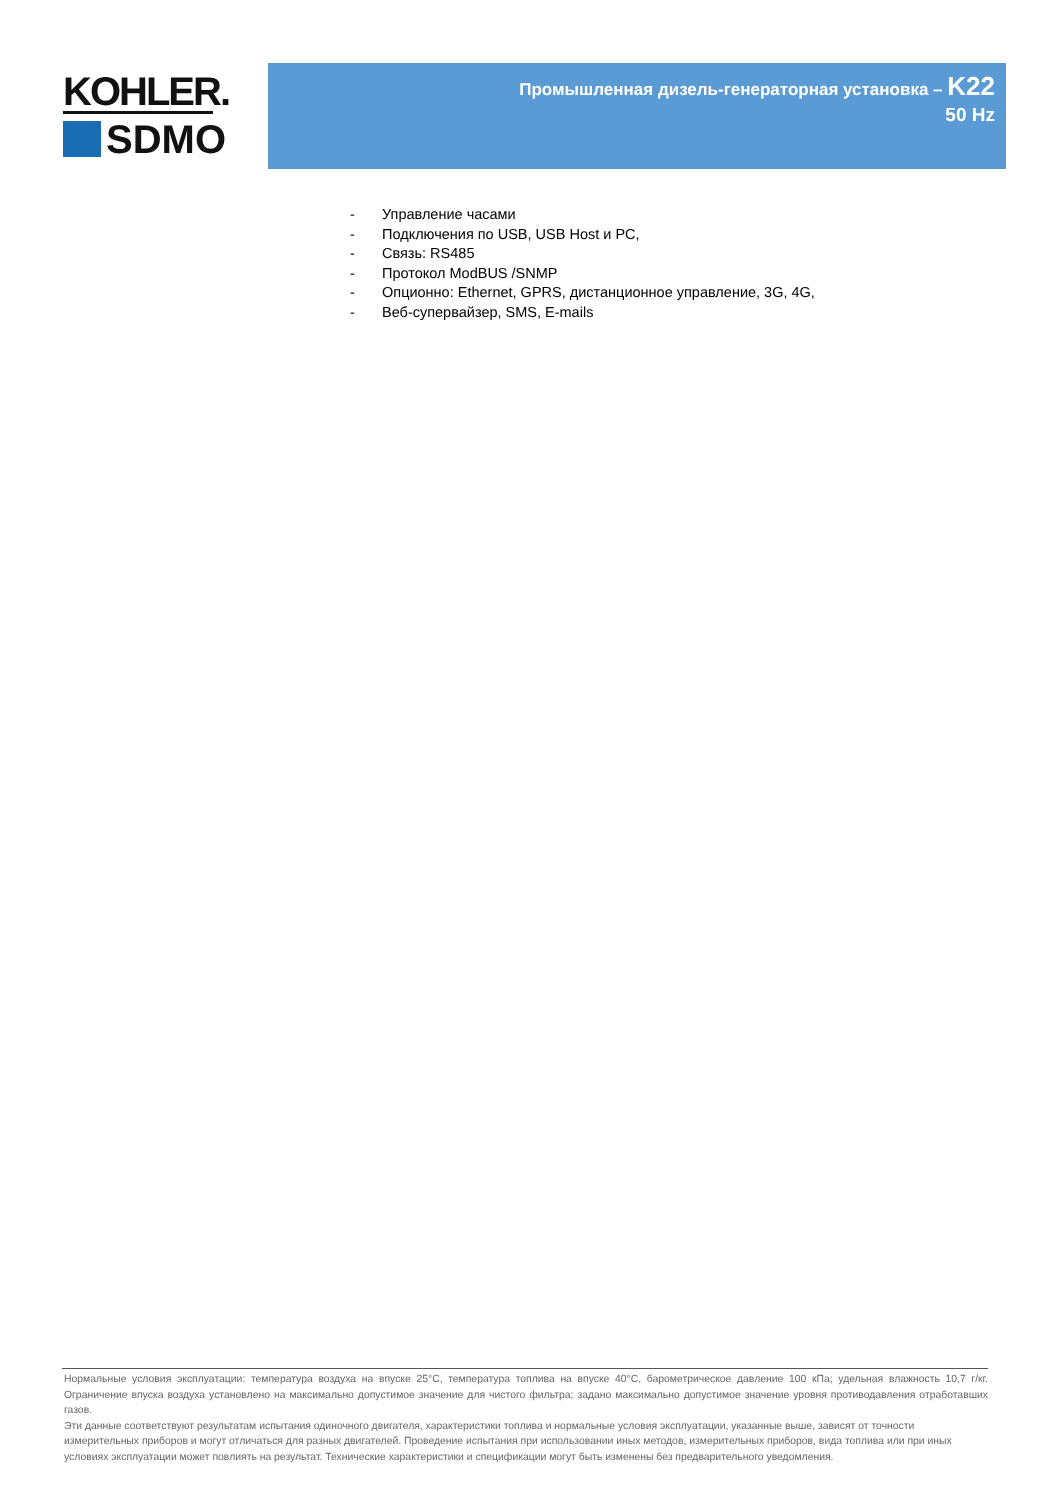KOHLER.
SDMO
Промышленная дизель-генераторная установка – K22
50 Hz
- Управление часами
- Подключения по USB, USB Host и PC,
- Связь: RS485
- Протокол ModBUS /SNMP
- Опционно: Ethernet, GPRS, дистанционное управление, 3G, 4G,
- Веб-супервайзер, SMS, E-mails
Нормальные условия эксплуатации: температура воздуха на впуске 25°C, температура топлива на впуске 40°C, барометрическое давление 100 кПа; удельная влажность 10,7 г/кг. Ограничение впуска воздуха установлено на максимально допустимое значение для чистого фильтра; задано максимально допустимое значение уровня противодавления отработавших газов.
Эти данные соответствуют результатам испытания одиночного двигателя, характеристики топлива и нормальные условия эксплуатации, указанные выше, зависят от точности измерительных приборов и могут отличаться для разных двигателей. Проведение испытания при использовании иных методов, измерительных приборов, вида топлива или при иных условиях эксплуатации может повлиять на результат. Технические характеристики и спецификации могут быть изменены без предварительного уведомления.